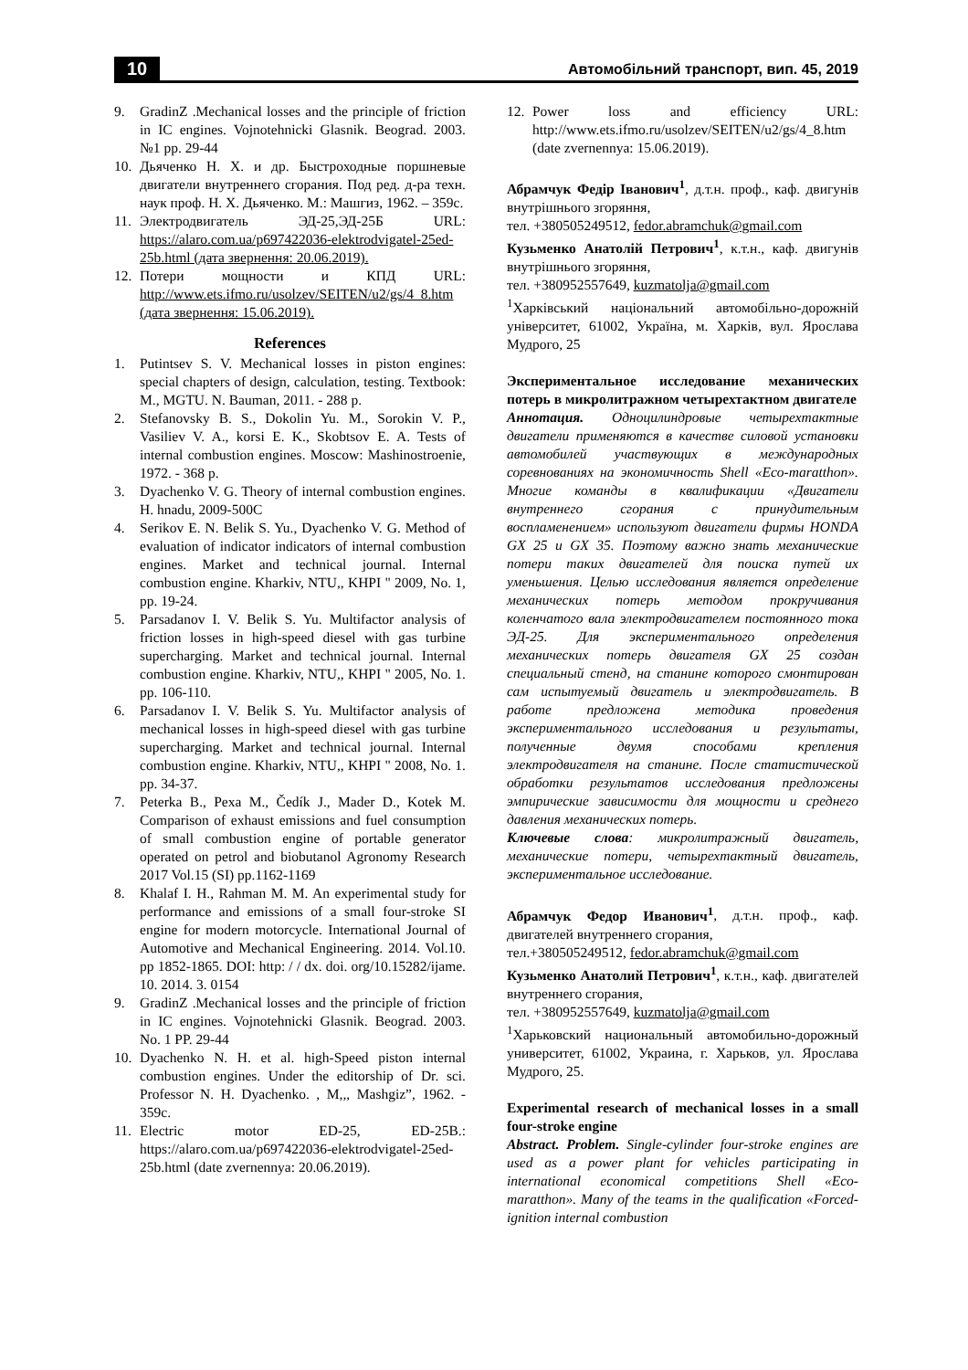10 Автомобільний транспорт, вип. 45, 2019
9. GradinZ .Mechanical losses and the principle of friction in IC engines. Vojnotehnicki Glasnik. Beograd. 2003. №1 pp. 29-44
10. Дьяченко Н. Х. и др. Быстроходные поршневые двигатели внутреннего сгорания. Под ред. д-ра техн. наук проф. Н. Х. Дьяченко. М.: Машгиз, 1962. – 359с.
11. Электродвигатель ЭД-25,ЭД-25Б URL: https://alaro.com.ua/p697422036-elektrodvigatel-25ed-25b.html (дата звернення: 20.06.2019).
12. Потери мощности и КПД URL: http://www.ets.ifmo.ru/usolzev/SEITEN/u2/gs/4_8.htm (дата звернення: 15.06.2019).
References
1. Putintsev S. V. Mechanical losses in piston engines: special chapters of design, calculation, testing. Textbook: M., MGTU. N. Bauman, 2011. - 288 p.
2. Stefanovsky B. S., Dokolin Yu. M., Sorokin V. P., Vasiliev V. A., korsi E. K., Skobtsov E. A. Tests of internal combustion engines. Moscow: Mashinostroenie, 1972. - 368 p.
3. Dyachenko V. G. Theory of internal combustion engines. H. hnadu, 2009-500C
4. Serikov E. N. Belik S. Yu., Dyachenko V. G. Method of evaluation of indicator indicators of internal combustion engines. Market and technical journal. Internal combustion engine. Kharkiv, NTU,, KHPI " 2009, No. 1, pp. 19-24.
5. Parsadanov I. V. Belik S. Yu. Multifactor analysis of friction losses in high-speed diesel with gas turbine supercharging. Market and technical journal. Internal combustion engine. Kharkiv, NTU,, KHPI " 2005, No. 1. pp. 106-110.
6. Parsadanov I. V. Belik S. Yu. Multifactor analysis of mechanical losses in high-speed diesel with gas turbine supercharging. Market and technical journal. Internal combustion engine. Kharkiv, NTU,, KHPI " 2008, No. 1. pp. 34-37.
7. Peterka B., Pexa M., Čedík J., Mader D., Kotek M. Comparison of exhaust emissions and fuel consumption of small combustion engine of portable generator operated on petrol and biobutanol Agronomy Research 2017 Vol.15 (SI) pp.1162-1169
8. Khalaf I. H., Rahman M. M. An experimental study for performance and emissions of a small four-stroke SI engine for modern motorcycle. International Journal of Automotive and Mechanical Engineering. 2014. Vol.10. pp 1852-1865. DOI: http: / / dx. doi. org/10.15282/ijame. 10. 2014. 3. 0154
9. GradinZ .Mechanical losses and the principle of friction in IC engines. Vojnotehnicki Glasnik. Beograd. 2003. No. 1 PP. 29-44
10. Dyachenko N. H. et al. high-Speed piston internal combustion engines. Under the editorship of Dr. sci. Professor N. H. Dyachenko. , M,,, Mashgiz”, 1962. - 359c.
11. Electric motor ED-25, ED-25B.: https://alaro.com.ua/p697422036-elektrodvigatel-25ed-25b.html (date zvernennya: 20.06.2019).
12. Power loss and efficiency URL: http://www.ets.ifmo.ru/usolzev/SEITEN/u2/gs/4_8.htm (date zvernennya: 15.06.2019).
Абрамчук Федір Іванович<sup>1</sup>, д.т.н. проф., каф. двигунів внутрішнього згоряння,
тел. +380505249512, fedor.abramchuk@gmail.com
Кузьменко Анатолій Петрович<sup>1</sup>, к.т.н., каф. двигунів внутрішнього згоряння,
тел. +380952557649, kuzmatolja@gmail.com
<sup>1</sup> Харківський національний автомобільно-дорожній університет, 61002, Україна, м. Харків, вул. Ярослава Мудрого, 25
Экспериментальное исследование механических потерь в микролитражном четырехтактном двигателе
Аннотация. Одноцилиндровые четырехтактные двигатели применяются в качестве силовой установки автомобилей участвующих в международных соревнованиях на экономичность Shell «Eco-maratthon». Многие команды в квалификации «Двигатели внутреннего сгорания с принудительным воспламенением» используют двигатели фирмы HONDA GX 25 и GX 35. Поэтому важно знать механические потери таких двигателей для поиска путей их уменьшения. Целью исследования является определение механических потерь методом прокручивания коленчатого вала электродвигателем постоянного тока ЭД-25. Для экспериментального определения механических потерь двигателя GX 25 создан специальный стенд, на станине которого смонтирован сам испытуемый двигатель и электродвигатель. В работе предложена методика проведения экспериментального исследования и результаты, полученные двумя способами крепления электродвигателя на станине. После статистической обработки результатов исследования предложены эмпирические зависимости для мощности и среднего давления механических потерь.
Ключевые слова: микролитражный двигатель, механические потери, четырехтактный двигатель, экспериментальное исследование.
Абрамчук Федор Иванович<sup>1</sup>, д.т.н. проф., каф. двигателей внутреннего сгорания,
тел.+380505249512, fedor.abramchuk@gmail.com
Кузьменко Анатолий Петрович<sup>1</sup>, к.т.н., каф. двигателей внутреннего сгорания,
тел. +380952557649, kuzmatolja@gmail.com
<sup>1</sup> Харьковский национальный автомобильно-дорожный университет, 61002, Украина, г. Харьков, ул. Ярослава Мудрого, 25.
Experimental research of mechanical losses in a small four-stroke engine
Abstract. Problem. Single-cylinder four-stroke engines are used as a power plant for vehicles participating in international economical competitions Shell «Eco-maratthon». Many of the teams in the qualification «Forced-ignition internal combustion